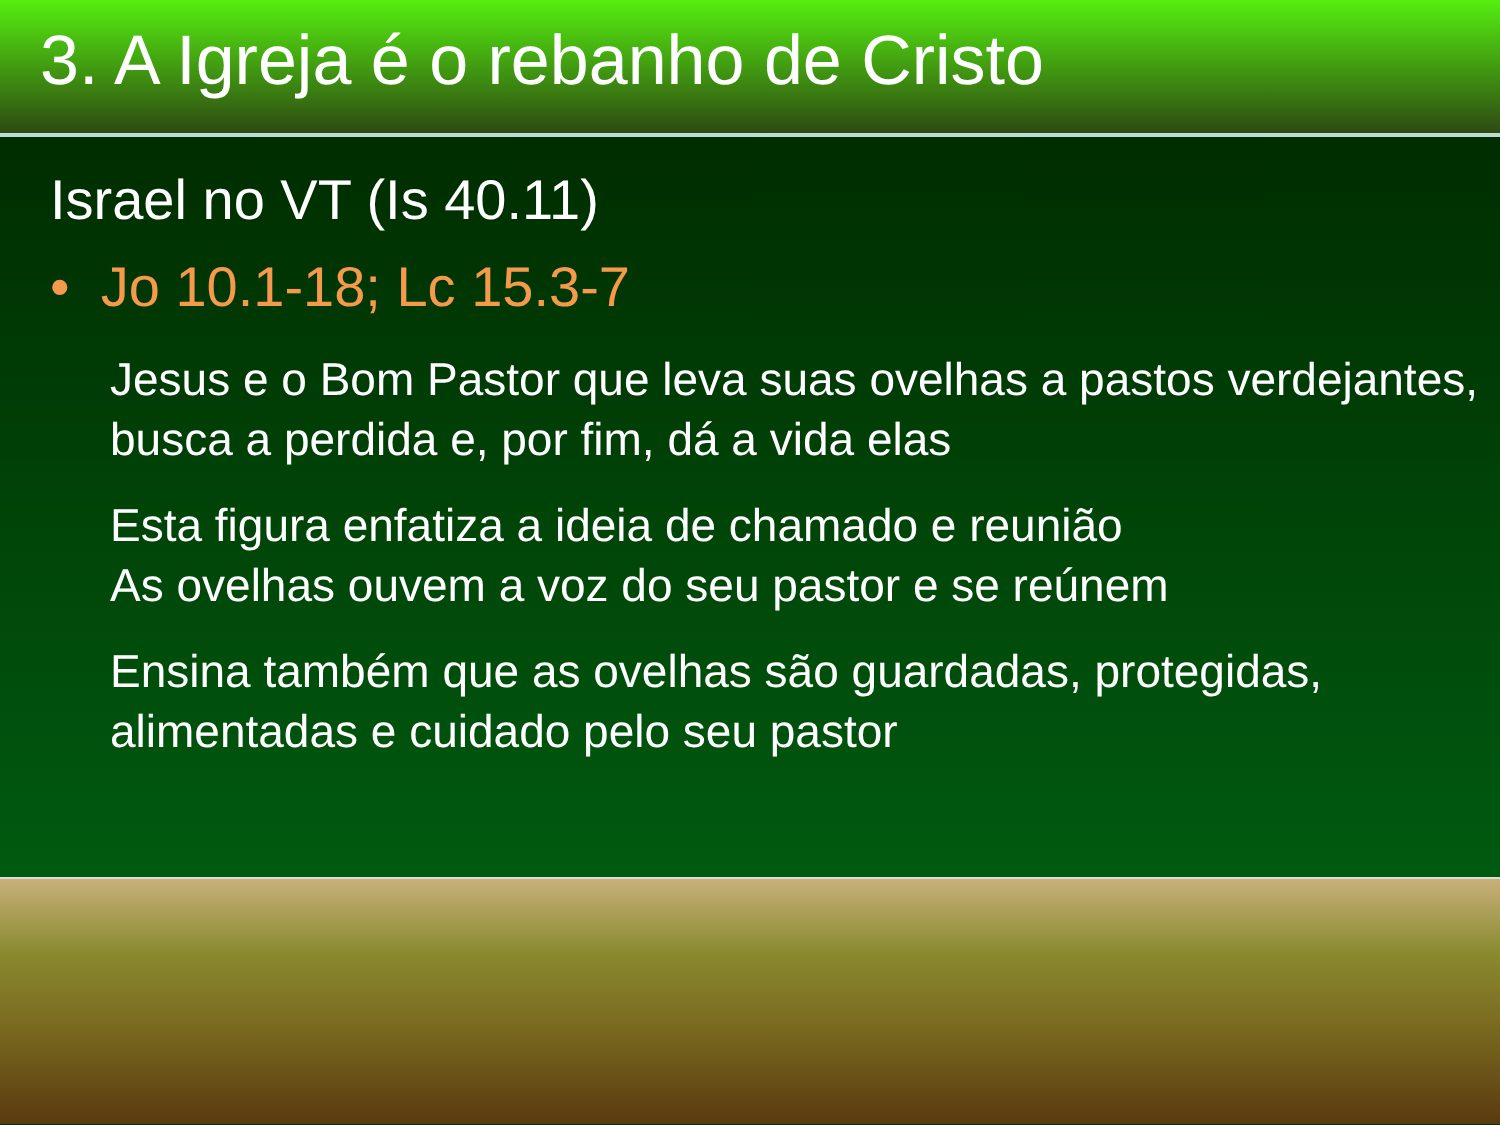3. A Igreja é o rebanho de Cristo
Israel no VT (Is 40.11)
• Jo 10.1-18; Lc 15.3-7
Jesus e o Bom Pastor que leva suas ovelhas a pastos verdejantes, busca a perdida e, por fim, dá a vida elas
Esta figura enfatiza a ideia de chamado e reunião
As ovelhas ouvem a voz do seu pastor e se reúnem
Ensina também que as ovelhas são guardadas, protegidas, alimentadas e cuidado pelo seu pastor